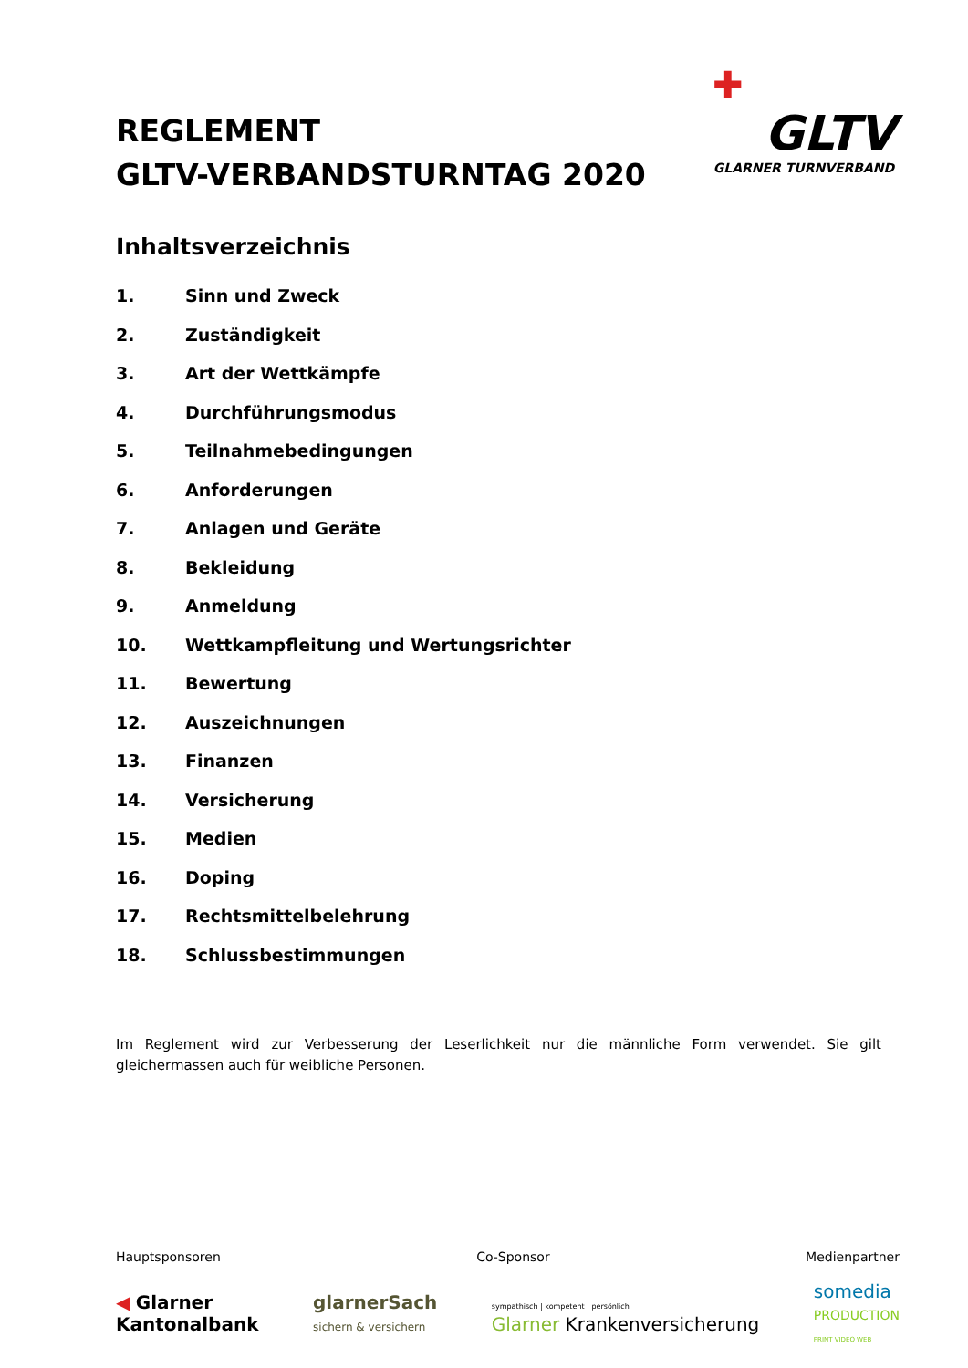✚
GLTV
GLARNER TURNVERBAND
REGLEMENT
GLTV-VERBANDSTURNTAG 2020
Inhaltsverzeichnis
1. Sinn und Zweck
2. Zuständigkeit
3. Art der Wettkämpfe
4. Durchführungsmodus
5. Teilnahmebedingungen
6. Anforderungen
7. Anlagen und Geräte
8. Bekleidung
9. Anmeldung
10. Wettkampfleitung und Wertungsrichter
11. Bewertung
12. Auszeichnungen
13. Finanzen
14. Versicherung
15. Medien
16. Doping
17. Rechtsmittelbelehrung
18. Schlussbestimmungen
Im Reglement wird zur Verbesserung der Leserlichkeit nur die männliche Form verwendet. Sie gilt gleichermassen auch für weibliche Personen.
Hauptsponsoren Co-Sponsor Medienpartner
◀ Glarner
Kantonalbank
glarnerSach
sichern & versichern
sympathisch | kompetent | persönlich
Glarner Krankenversicherung
somedia
PRODUCTION
PRINT VIDEO WEB